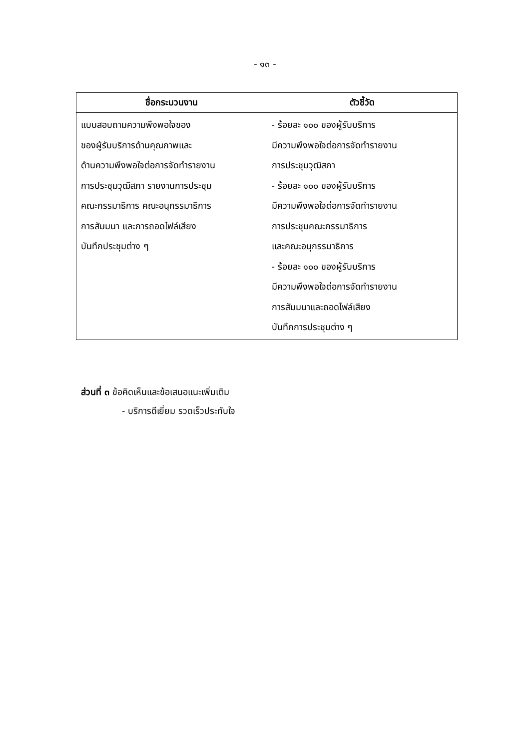- ๑๓ -
| ชื่อกระบวนงาน | ตัวชี้วัด |
| --- | --- |
| แบบสอบถามความพึงพอใจของ ของผู้รับบริการด้านคุณภาพและ ด้านความพึงพอใจต่อการจัดทำรายงาน การประชุมวุฒิสภา รายงานการประชุม คณะกรรมาธิการ คณะอนุกรรมาธิการ การสัมมนา และการถอดไฟล์เสียง บันทึกประชุมต่าง ๆ | - ร้อยละ ๑๐๐ ของผู้รับบริการ มีความพึงพอใจต่อการจัดทำรายงาน การประชุมวุฒิสภา - ร้อยละ ๑๐๐ ของผู้รับบริการ มีความพึงพอใจต่อการจัดทำรายงาน การประชุมคณะกรรมาธิการ และคณะอนุกรรมาธิการ - ร้อยละ ๑๐๐ ของผู้รับบริการ มีความพึงพอใจต่อการจัดทำรายงาน การสัมมนาและถอดไฟล์เสียง บันทึกการประชุมต่าง ๆ |
ส่วนที่ ๓ ข้อคิดเห็นและข้อเสนอแนะเพิ่มเติม
- บริการดีเยี่ยม รวดเร็วประทับใจ